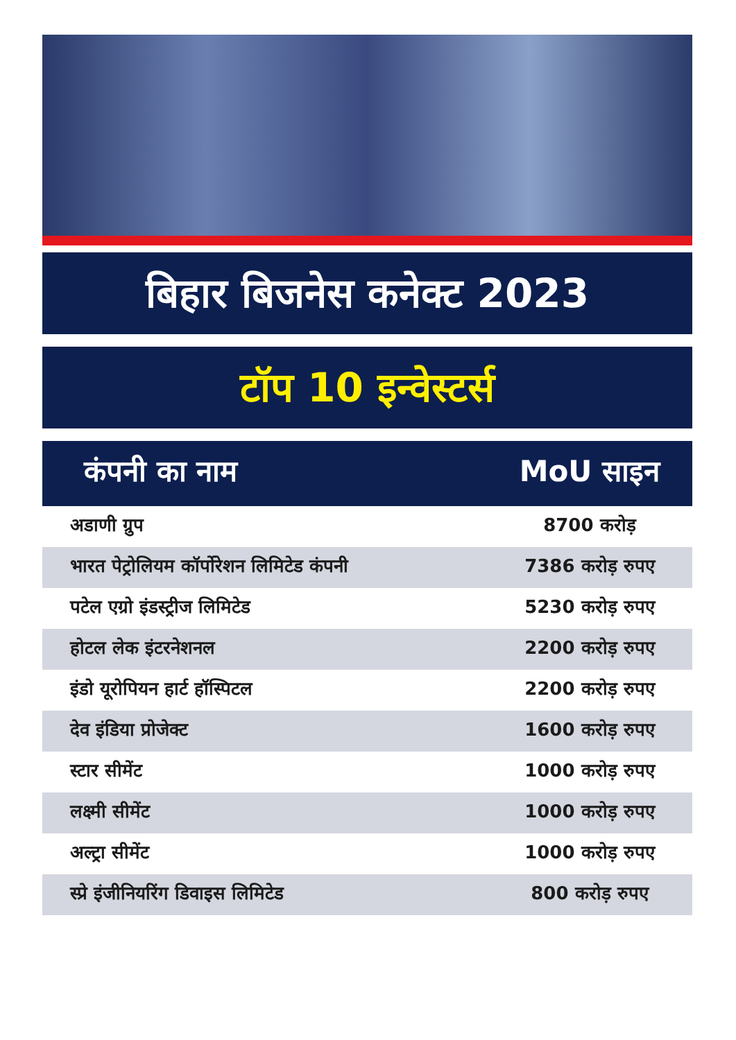बिहार बिजनेस कनेक्ट 2023
टॉप 10 इन्वेस्टर्स
| कंपनी का नाम | MoU साइन |
| --- | --- |
| अडाणी ग्रुप | 8700 करोड़ |
| भारत पेट्रोलियम कॉर्पोरेशन लिमिटेड कंपनी | 7386 करोड़ रुपए |
| पटेल एग्रो इंडस्ट्रीज लिमिटेड | 5230 करोड़ रुपए |
| होटल लेक इंटरनेशनल | 2200 करोड़ रुपए |
| इंडो यूरोपियन हार्ट हॉस्पिटल | 2200 करोड़ रुपए |
| देव इंडिया प्रोजेक्ट | 1600 करोड़ रुपए |
| स्टार सीमेंट | 1000 करोड़ रुपए |
| लक्ष्मी सीमेंट | 1000 करोड़ रुपए |
| अल्ट्रा सीमेंट | 1000 करोड़ रुपए |
| स्प्रे इंजीनियरिंग डिवाइस लिमिटेड | 800 करोड़ रुपए |